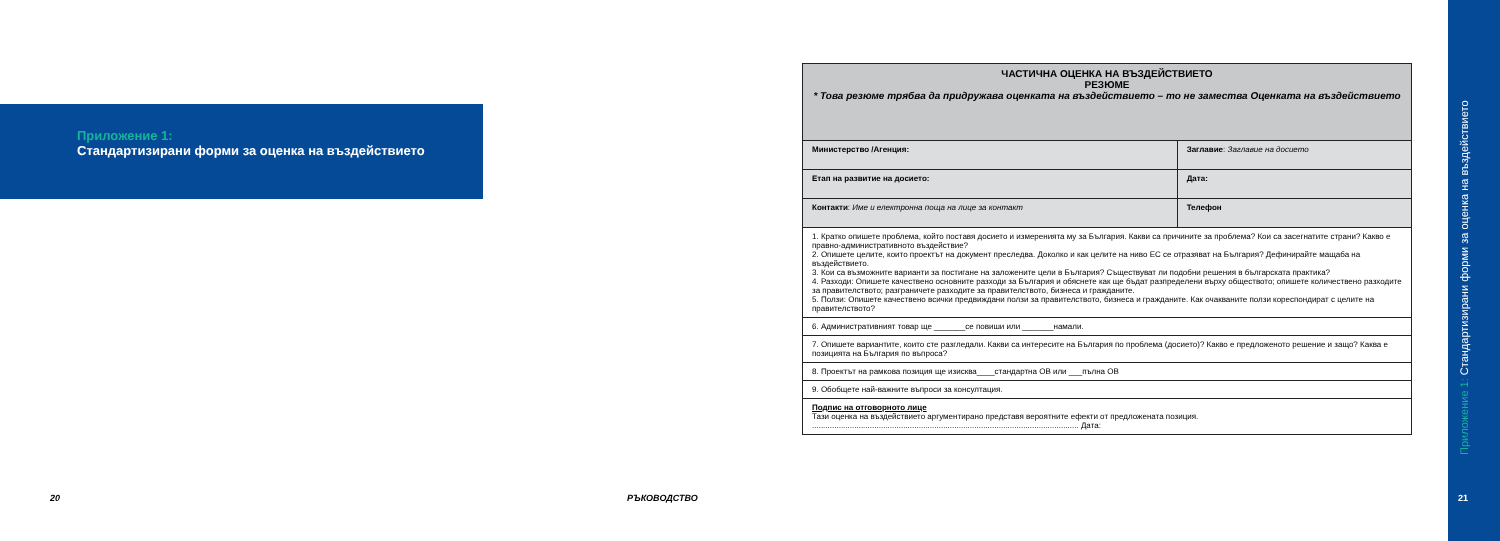Приложение 1:
Стандартизирани форми за оценка на въздействието
20 РЪКОВОДСТВО
| ЧАСТИЧНА ОЦЕНКА НА ВЪЗДЕЙСТВИЕТО РЕЗЮМЕ * Това резюме трябва да придружава оценката на въздействието – то не замества Оценката на въздействието | |
| Министерство /Агенция: | Заглавие : Заглавие на досието |
| Етап на развитие на досието: | Дата: |
| Контакти : Име и електронна поща на лице за контакт | Телефон |
| 1. Кратко опишете проблема, който поставя досието и измеренията му за България. Какви са причините за проблема? Кои са засегнатите страни? Какво е правно-административното въздействие? 2. Опишете целите, които проектът на документ преследва. Доколко и как целите на ниво ЕС се отразяват на България? Дефинирайте мащаба на въздействието. 3. Кои са възможните варианти за постигане на заложените цели в България? Съществуват ли подобни решения в българската практика? 4. Разходи: Опишете качествено основните разходи за България и обяснете как ще бъдат разпределени върху обществото; опишете количествено разходите за правителството; разграничете разходите за правителството, бизнеса и гражданите. 5. Ползи: Опишете качествено всички предвиждани ползи за правителството, бизнеса и гражданите. Как очакваните ползи кореспондират с целите на правителството? | |
| 6. Административният товар ще _______се повиши или _______намали. | |
| 7. Опишете вариантите, които сте разгледали. Какви са интересите на България по проблема (досието)? Какво е предложеното решение и защо? Каква е позицията на България по въпроса? | |
| 8. Проектът на рамкова позиция ще изисква____стандартна ОВ или ___пълна ОВ | |
| 9. Обобщете най-важните въпроси за консултация. | |
| Подпис на отговорното лице Тази оценка на въздействието аргументирано представя вероятните ефекти от предложената позиция. ........................................................................................................................ Дата: | |
Приложение 1: Стандартизирани форми за оценка на въздействието
21